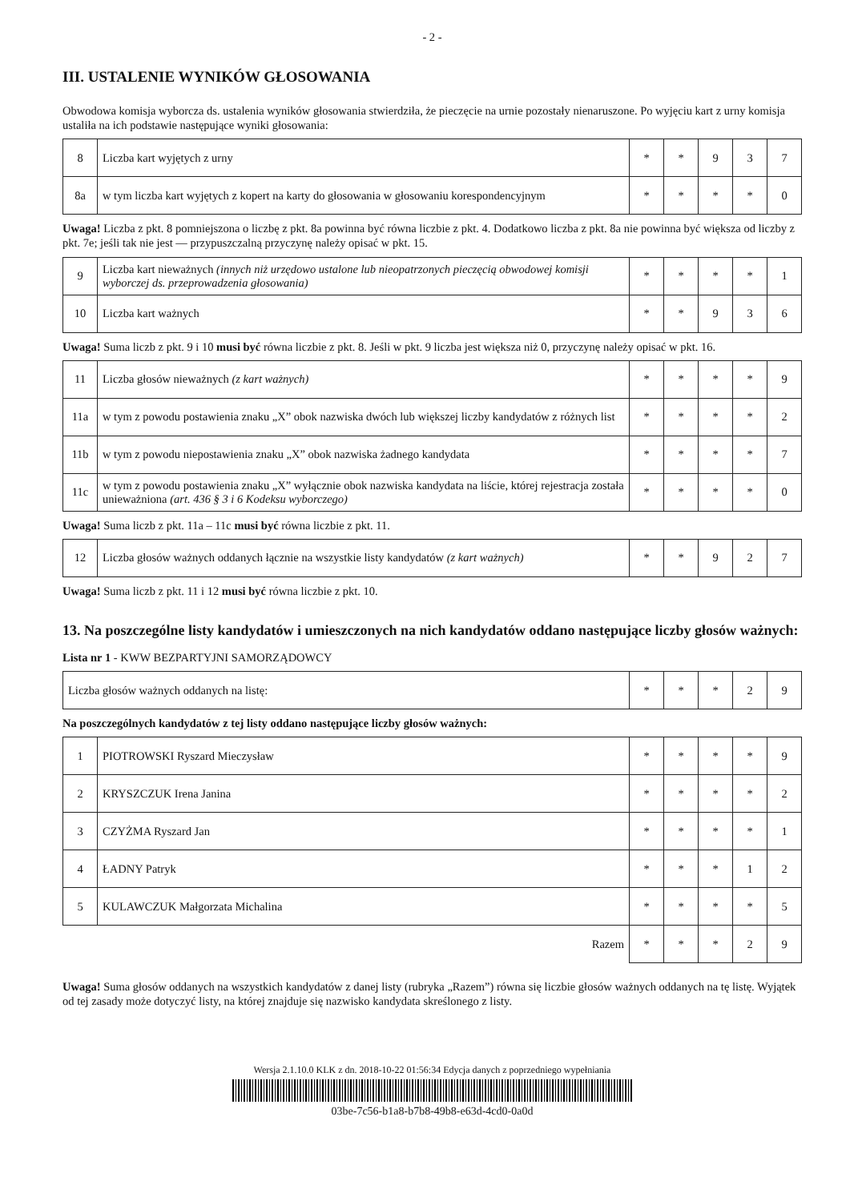- 2 -
III. USTALENIE WYNIKÓW GŁOSOWANIA
Obwodowa komisja wyborcza ds. ustalenia wyników głosowania stwierdziła, że pieczęcie na urnie pozostały nienaruszone. Po wyjęciu kart z urny komisja ustaliła na ich podstawie następujące wyniki głosowania:
| 8 | Liczba kart wyjętych z urny | * | * | 9 | 3 | 7 |
| 8a | w tym liczba kart wyjętych z kopert na karty do głosowania w głosowaniu korespondencyjnym | * | * | * | * | 0 |
Uwaga! Liczba z pkt. 8 pomniejszona o liczbę z pkt. 8a powinna być równa liczbie z pkt. 4. Dodatkowo liczba z pkt. 8a nie powinna być większa od liczby z pkt. 7e; jeśli tak nie jest — przypuszczalną przyczynę należy opisać w pkt. 15.
| 9 | Liczba kart nieważnych (innych niż urzędowo ustalone lub nieopatrzonych pieczęcią obwodowej komisji wyborczej ds. przeprowadzenia głosowania) | * | * | * | * | 1 |
| 10 | Liczba kart ważnych | * | * | 9 | 3 | 6 |
Uwaga! Suma liczb z pkt. 9 i 10 musi być równa liczbie z pkt. 8. Jeśli w pkt. 9 liczba jest większa niż 0, przyczynę należy opisać w pkt. 16.
| 11 | Liczba głosów nieważnych (z kart ważnych) | * | * | * | * | 9 |
| 11a | w tym z powodu postawienia znaku „X” obok nazwiska dwóch lub większej liczby kandydatów z różnych list | * | * | * | * | 2 |
| 11b | w tym z powodu niepostawienia znaku „X” obok nazwiska żadnego kandydata | * | * | * | * | 7 |
| 11c | w tym z powodu postawienia znaku „X” wyłącznie obok nazwiska kandydata na liście, której rejestracja została unieważniona (art. 436 § 3 i 6 Kodeksu wyborczego) | * | * | * | * | 0 |
Uwaga! Suma liczb z pkt. 11a – 11c musi być równa liczbie z pkt. 11.
| 12 | Liczba głosów ważnych oddanych łącznie na wszystkie listy kandydatów (z kart ważnych) | * | * | 9 | 2 | 7 |
Uwaga! Suma liczb z pkt. 11 i 12 musi być równa liczbie z pkt. 10.
13. Na poszczególne listy kandydatów i umieszczonych na nich kandydatów oddano następujące liczby głosów ważnych:
Lista nr 1 - KWW BEZPARTYJNI SAMORZĄDOWCY
| Liczba głosów ważnych oddanych na listę: | * | * | * | 2 | 9 |
Na poszczególnych kandydatów z tej listy oddano następujące liczby głosów ważnych:
| 1 | PIOTROWSKI Ryszard Mieczysław | * | * | * | * | 9 |
| 2 | KRYSZCZUK Irena Janina | * | * | * | * | 2 |
| 3 | CZYŻMA Ryszard Jan | * | * | * | * | 1 |
| 4 | ŁADNY Patryk | * | * | * | 1 | 2 |
| 5 | KULAWCZUK Małgorzata Michalina | * | * | * | * | 5 |
| Razem | | * | * | * | 2 | 9 |
Uwaga! Suma głosów oddanych na wszystkich kandydatów z danej listy (rubryka „Razem”) równa się liczbie głosów ważnych oddanych na tę listę. Wyjątek od tej zasady może dotyczyć listy, na której znajduje się nazwisko kandydata skreślonego z listy.
Wersja 2.1.10.0 KLK z dn. 2018-10-22 01:56:34 Edycja danych z poprzedniego wypełniania
03be-7c56-b1a8-b7b8-49b8-e63d-4cd0-0a0d